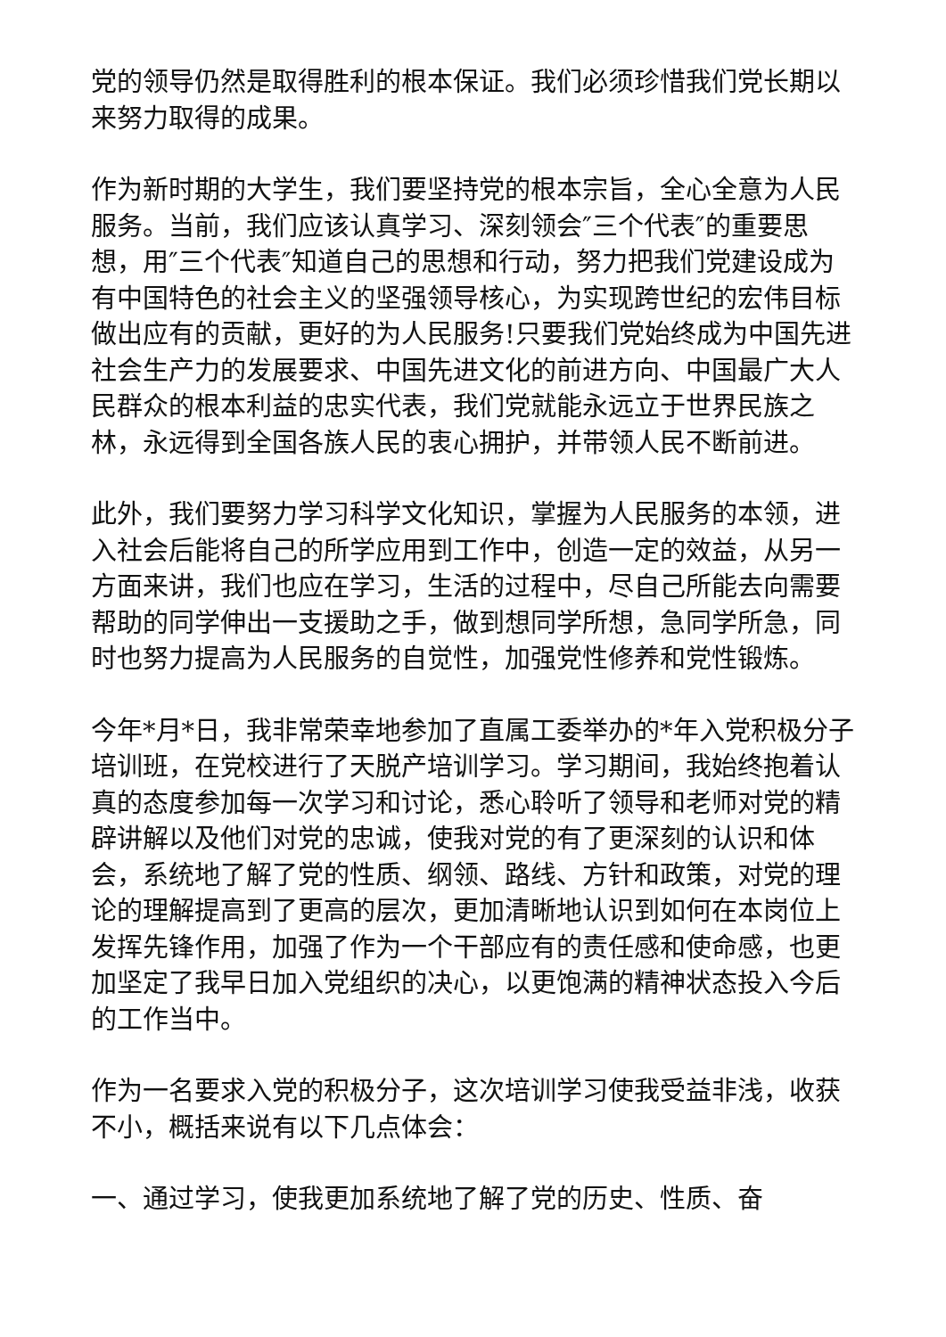党的领导仍然是取得胜利的根本保证。我们必须珍惜我们党长期以来努力取得的成果。
作为新时期的大学生，我们要坚持党的根本宗旨，全心全意为人民服务。当前，我们应该认真学习、深刻领会″三个代表″的重要思想，用″三个代表″知道自己的思想和行动，努力把我们党建设成为有中国特色的社会主义的坚强领导核心，为实现跨世纪的宏伟目标做出应有的贡献，更好的为人民服务!只要我们党始终成为中国先进社会生产力的发展要求、中国先进文化的前进方向、中国最广大人民群众的根本利益的忠实代表，我们党就能永远立于世界民族之林，永远得到全国各族人民的衷心拥护，并带领人民不断前进。
此外，我们要努力学习科学文化知识，掌握为人民服务的本领，进入社会后能将自己的所学应用到工作中，创造一定的效益，从另一方面来讲，我们也应在学习，生活的过程中，尽自己所能去向需要帮助的同学伸出一支援助之手，做到想同学所想，急同学所急，同时也努力提高为人民服务的自觉性，加强党性修养和党性锻炼。
今年*月*日，我非常荣幸地参加了直属工委举办的*年入党积极分子培训班，在党校进行了天脱产培训学习。学习期间，我始终抱着认真的态度参加每一次学习和讨论，悉心聆听了领导和老师对党的精辟讲解以及他们对党的忠诚，使我对党的有了更深刻的认识和体会，系统地了解了党的性质、纲领、路线、方针和政策，对党的理论的理解提高到了更高的层次，更加清晰地认识到如何在本岗位上发挥先锋作用，加强了作为一个干部应有的责任感和使命感，也更加坚定了我早日加入党组织的决心，以更饱满的精神状态投入今后的工作当中。
作为一名要求入党的积极分子，这次培训学习使我受益非浅，收获不小，概括来说有以下几点体会：
一、通过学习，使我更加系统地了解了党的历史、性质、奋